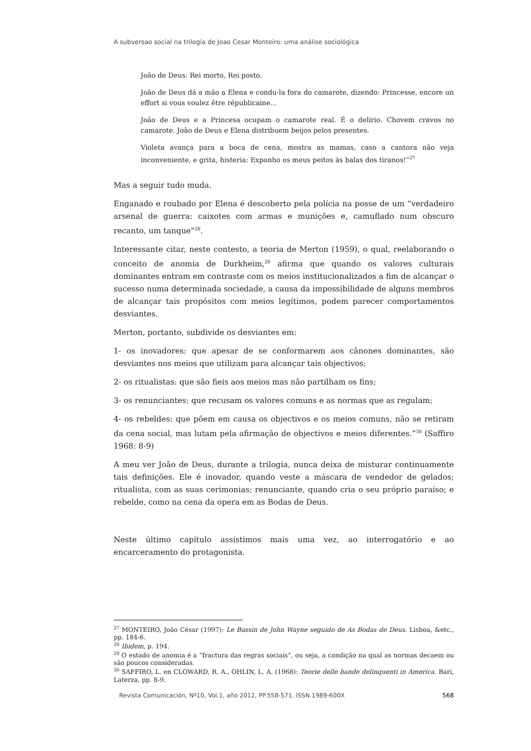A subversao social na trilogia de Joao Cesar Monteiro: uma análise sociológica
João de Deus: Rei morto, Rei posto.
João de Deus dá a mão a Elena e condu-la fora do camarote, dizendo: Princesse, encore un effort si vous voulez être républicaine…
João de Deus e a Princesa ocupam o camarote real. É o delírio. Chovem cravos no camarote. João de Deus e Elena distribuem beijos pelos presentes.
Violeta avança para a boca de cena, mostra as mamas, caso a cantora não veja inconveniente, e grita, histeria: Exponho os meus peitos às balas dos tiranos!”<sup>27</sup>
Mas a seguir tudo muda.
Enganado e roubado por Elena é descoberto pela polícia na posse de um “verdadeiro arsenal de guerra: caixotes com armas e munições e, camuflado num obscuro recanto, um tanque”<sup>28</sup>.
Interessante citar, neste contesto, a teoria de Merton (1959), o qual, reelaborando o conceito de anomia de Durkheim,<sup>29</sup> afirma que quando os valores culturais dominantes entram em contraste com os meios institucionalizados a fim de alcançar o sucesso numa determinada sociedade, a causa da impossibilidade de alguns membros de alcançar tais propósitos com meios legítimos, podem parecer comportamentos desviantes.
Merton, portanto, subdivide os desviantes em:
1- os inovadores: que apesar de se conformarem aos cânones dominantes, são desviantes nos meios que utilizam para alcançar tais objectivos;
2- os ritualistas: que são fieis aos meios mas não partilham os fins;
3- os renunciantes: que recusam os valores comuns e as normas que as regulam;
4- os rebeldes: que põem em causa os objectivos e os meios comuns, não se retiram da cena social, mas lutam pela afirmação de objectivos e meios diferentes.”<sup>30</sup> (Saffiro 1968: 8-9)
A meu ver João de Deus, durante a trilogia, nunca deixa de misturar continuamente tais definições. Ele é inovador, quando veste a máscara de vendedor de gelados; ritualista, com as suas cerimonias; renunciante, quando cria o seu próprio paraíso; e rebelde, como na cena da opera em as Bodas de Deus.
Neste último capítulo assistimos mais uma vez, ao interrogatório e ao encarceramento do protagonista.
<sup>27</sup> MONTEIRO, João César (1997): Le Bassin de John Wayne seguido de As Bodas de Deus. Lisboa, &etc., pp. 184-6.
<sup>28</sup> Ibidem, p. 194.
<sup>29</sup> O estado de anomia é a “fractura das regras sociais”, ou seja, a condição na qual as normas decaem ou são poucos consideradas.
<sup>30</sup> SAFFIRO, L. en CLOWARD, R. A., OHLIN, L. A. (1968): Teorie delle bande delinquenti in America. Bari, Laterza, pp. 8-9.
Revista Comunicación, Nº10, Vol.1, año 2012, PP.558-571. ISSN 1989-600X 568